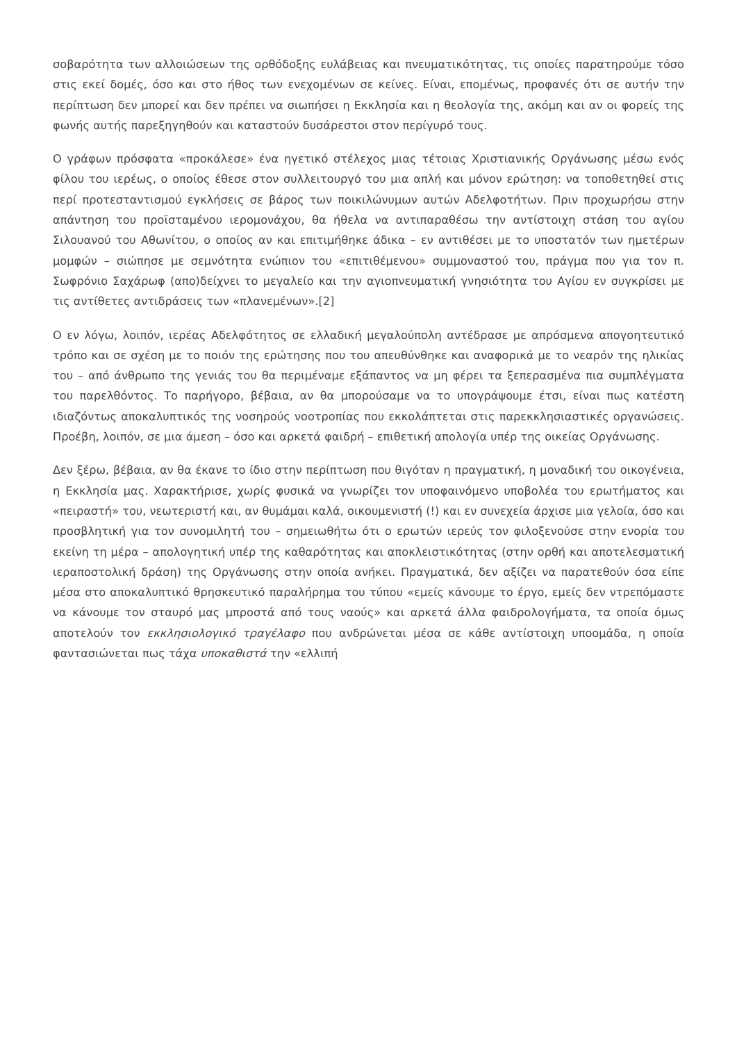σοβαρότητα των αλλοιώσεων της ορθόδοξης ευλάβειας και πνευματικότητας, τις οποίες παρατηρούμε τόσο στις εκεί δομές, όσο και στο ήθος των ενεχομένων σε κείνες. Είναι, επομένως, προφανές ότι σε αυτήν την περίπτωση δεν μπορεί και δεν πρέπει να σιωπήσει η Εκκλησία και η θεολογία της, ακόμη και αν οι φορείς της φωνής αυτής παρεξηγηθούν και καταστούν δυσάρεστοι στον περίγυρό τους.
Ο γράφων πρόσφατα «προκάλεσε» ένα ηγετικό στέλεχος μιας τέτοιας Χριστιανικής Οργάνωσης μέσω ενός φίλου του ιερέως, ο οποίος έθεσε στον συλλειτουργό του μια απλή και μόνον ερώτηση: να τοποθετηθεί στις περί προτεσταντισμού εγκλήσεις σε βάρος των ποικιλώνυμων αυτών Αδελφοτήτων. Πριν προχωρήσω στην απάντηση του προϊσταμένου ιερομονάχου, θα ήθελα να αντιπαραθέσω την αντίστοιχη στάση του αγίου Σιλουανού του Αθωνίτου, ο οποίος αν και επιτιμήθηκε άδικα – εν αντιθέσει με το υποστατόν των ημετέρων μομφών – σιώπησε με σεμνότητα ενώπιον του «επιτιθέμενου» συμμοναστού του, πράγμα που για τον π. Σωφρόνιο Σαχάρωφ (απο)δείχνει το μεγαλείο και την αγιοπνευματική γνησιότητα του Αγίου εν συγκρίσει με τις αντίθετες αντιδράσεις των «πλανεμένων».[2]
Ο εν λόγω, λοιπόν, ιερέας Αδελφότητος σε ελλαδική μεγαλούπολη αντέδρασε με απρόσμενα απογοητευτικό τρόπο και σε σχέση με το ποιόν της ερώτησης που του απευθύνθηκε και αναφορικά με το νεαρόν της ηλικίας του – από άνθρωπο της γενιάς του θα περιμέναμε εξάπαντος να μη φέρει τα ξεπερασμένα πια συμπλέγματα του παρελθόντος. Το παρήγορο, βέβαια, αν θα μπορούσαμε να το υπογράψουμε έτσι, είναι πως κατέστη ιδιαζόντως αποκαλυπτικός της νοσηρούς νοοτροπίας που εκκολάπτεται στις παρεκκλησιαστικές οργανώσεις. Προέβη, λοιπόν, σε μια άμεση – όσο και αρκετά φαιδρή – επιθετική απολογία υπέρ της οικείας Οργάνωσης.
Δεν ξέρω, βέβαια, αν θα έκανε το ίδιο στην περίπτωση που θιγόταν η πραγματική, η μοναδική του οικογένεια, η Εκκλησία μας. Χαρακτήρισε, χωρίς φυσικά να γνωρίζει τον υποφαινόμενο υποβολέα του ερωτήματος και «πειραστή» του, νεωτεριστή και, αν θυμάμαι καλά, οικουμενιστή (!) και εν συνεχεία άρχισε μια γελοία, όσο και προσβλητική για τον συνομιλητή του – σημειωθήτω ότι ο ερωτών ιερεύς τον φιλοξενούσε στην ενορία του εκείνη τη μέρα – απολογητική υπέρ της καθαρότητας και αποκλειστικότητας (στην ορθή και αποτελεσματική ιεραποστολική δράση) της Οργάνωσης στην οποία ανήκει. Πραγματικά, δεν αξίζει να παρατεθούν όσα είπε μέσα στο αποκαλυπτικό θρησκευτικό παραλήρημα του τύπου «εμείς κάνουμε το έργο, εμείς δεν ντρεπόμαστε να κάνουμε τον σταυρό μας μπροστά από τους ναούς» και αρκετά άλλα φαιδρολογήματα, τα οποία όμως αποτελούν τον εκκλησιολογικό τραγέλαφο που ανδρώνεται μέσα σε κάθε αντίστοιχη υποομάδα, η οποία φαντασιώνεται πως τάχα υποκαθιστά την «ελλιπή